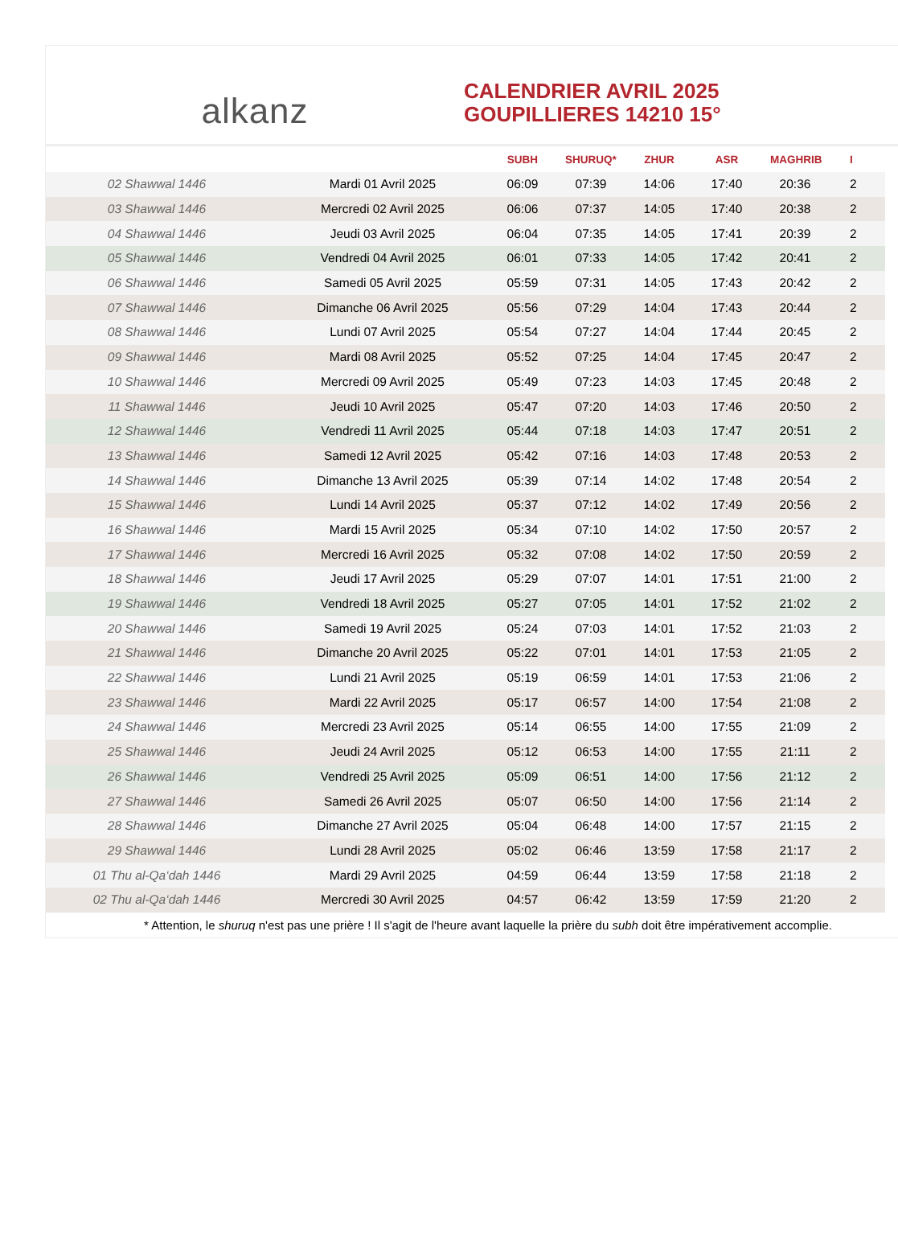alkanz
CALENDRIER AVRIL 2025
GOUPILLIERES 14210 15°
| | | SUBH | SHURUQ* | ZHUR | ASR | MAGHRIB | I |
| --- | --- | --- | --- | --- | --- | --- | --- |
| 02 Shawwal 1446 | Mardi 01 Avril 2025 | 06:09 | 07:39 | 14:06 | 17:40 | 20:36 | 2 |
| 03 Shawwal 1446 | Mercredi 02 Avril 2025 | 06:06 | 07:37 | 14:05 | 17:40 | 20:38 | 2 |
| 04 Shawwal 1446 | Jeudi 03 Avril 2025 | 06:04 | 07:35 | 14:05 | 17:41 | 20:39 | 2 |
| 05 Shawwal 1446 | Vendredi 04 Avril 2025 | 06:01 | 07:33 | 14:05 | 17:42 | 20:41 | 2 |
| 06 Shawwal 1446 | Samedi 05 Avril 2025 | 05:59 | 07:31 | 14:05 | 17:43 | 20:42 | 2 |
| 07 Shawwal 1446 | Dimanche 06 Avril 2025 | 05:56 | 07:29 | 14:04 | 17:43 | 20:44 | 2 |
| 08 Shawwal 1446 | Lundi 07 Avril 2025 | 05:54 | 07:27 | 14:04 | 17:44 | 20:45 | 2 |
| 09 Shawwal 1446 | Mardi 08 Avril 2025 | 05:52 | 07:25 | 14:04 | 17:45 | 20:47 | 2 |
| 10 Shawwal 1446 | Mercredi 09 Avril 2025 | 05:49 | 07:23 | 14:03 | 17:45 | 20:48 | 2 |
| 11 Shawwal 1446 | Jeudi 10 Avril 2025 | 05:47 | 07:20 | 14:03 | 17:46 | 20:50 | 2 |
| 12 Shawwal 1446 | Vendredi 11 Avril 2025 | 05:44 | 07:18 | 14:03 | 17:47 | 20:51 | 2 |
| 13 Shawwal 1446 | Samedi 12 Avril 2025 | 05:42 | 07:16 | 14:03 | 17:48 | 20:53 | 2 |
| 14 Shawwal 1446 | Dimanche 13 Avril 2025 | 05:39 | 07:14 | 14:02 | 17:48 | 20:54 | 2 |
| 15 Shawwal 1446 | Lundi 14 Avril 2025 | 05:37 | 07:12 | 14:02 | 17:49 | 20:56 | 2 |
| 16 Shawwal 1446 | Mardi 15 Avril 2025 | 05:34 | 07:10 | 14:02 | 17:50 | 20:57 | 2 |
| 17 Shawwal 1446 | Mercredi 16 Avril 2025 | 05:32 | 07:08 | 14:02 | 17:50 | 20:59 | 2 |
| 18 Shawwal 1446 | Jeudi 17 Avril 2025 | 05:29 | 07:07 | 14:01 | 17:51 | 21:00 | 2 |
| 19 Shawwal 1446 | Vendredi 18 Avril 2025 | 05:27 | 07:05 | 14:01 | 17:52 | 21:02 | 2 |
| 20 Shawwal 1446 | Samedi 19 Avril 2025 | 05:24 | 07:03 | 14:01 | 17:52 | 21:03 | 2 |
| 21 Shawwal 1446 | Dimanche 20 Avril 2025 | 05:22 | 07:01 | 14:01 | 17:53 | 21:05 | 2 |
| 22 Shawwal 1446 | Lundi 21 Avril 2025 | 05:19 | 06:59 | 14:01 | 17:53 | 21:06 | 2 |
| 23 Shawwal 1446 | Mardi 22 Avril 2025 | 05:17 | 06:57 | 14:00 | 17:54 | 21:08 | 2 |
| 24 Shawwal 1446 | Mercredi 23 Avril 2025 | 05:14 | 06:55 | 14:00 | 17:55 | 21:09 | 2 |
| 25 Shawwal 1446 | Jeudi 24 Avril 2025 | 05:12 | 06:53 | 14:00 | 17:55 | 21:11 | 2 |
| 26 Shawwal 1446 | Vendredi 25 Avril 2025 | 05:09 | 06:51 | 14:00 | 17:56 | 21:12 | 2 |
| 27 Shawwal 1446 | Samedi 26 Avril 2025 | 05:07 | 06:50 | 14:00 | 17:56 | 21:14 | 2 |
| 28 Shawwal 1446 | Dimanche 27 Avril 2025 | 05:04 | 06:48 | 14:00 | 17:57 | 21:15 | 2 |
| 29 Shawwal 1446 | Lundi 28 Avril 2025 | 05:02 | 06:46 | 13:59 | 17:58 | 21:17 | 2 |
| 01 Thu al-Qa‘dah 1446 | Mardi 29 Avril 2025 | 04:59 | 06:44 | 13:59 | 17:58 | 21:18 | 2 |
| 02 Thu al-Qa‘dah 1446 | Mercredi 30 Avril 2025 | 04:57 | 06:42 | 13:59 | 17:59 | 21:20 | 2 |
* Attention, le shuruq n'est pas une prière ! Il s'agit de l'heure avant laquelle la prière du subh doit être impérativement accomplie.